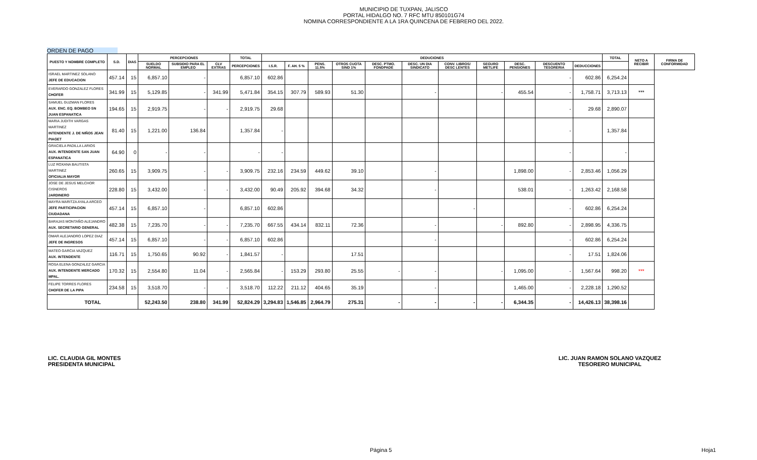MUNICIPIO DE TUXPAN, JALISCO
PORTAL HIDALGO NO. 7 RFC MTU 850101G74
NOMINA CORRESPONDIENTE A LA 1RA QUINCENA DE FEBRERO DEL 2022.
ORDEN DE PAGO
| PUESTO Y NOMBRE COMPLETO | S.D. | DIAS | PERCEPCIONES | | | TOTAL | DEDUCIONES | | | | | | | | | | | TOTAL | NETO A RECIBIR | FIRMA DE CONFORMIDAD |
| --- | --- | --- | --- | --- | --- | --- | --- | --- | --- | --- | --- | --- | --- | --- | --- | --- | --- | --- | --- | --- |
| | | | SUELDO NORMAL | SUBSIDIO PARA EL EMPLEO | CLV EXTRAS | PERCEPCIONES | I.S.R. | F. AH. 5 % | PENS. 11.5% | OTROS CUOTA SIND 1% | DESC. PTMO. FONDPADE | DESC. UN DIA SINDICATO | CONV. LIBROS/ DESC LENTES | SEGURO METLIFE | DESC. PENSIONES | DESCUENTO TESORERIA | DEDUCCIONES | | | |
| ISRAEL MARTINEZ SOLANO JEFE DE EDUCACION | 457.14 | 15 | 6,857.10 | - | | 6,857.10 | 602.86 | | | | | | | | | - | 602.86 | 6,254.24 | | |
| EVERARDO GONZALEZ FLORES CHOFER | 341.99 | 15 | 5,129.85 | - | 341.99 | 5,471.84 | 354.15 | 307.79 | 589.93 | 51.30 | | - | | - | 455.54 | - | 1,758.71 | 3,713.13 | *** | |
| SAMUEL GUZMAN FLORES AUX. ENC. EQ. BOMBEO SN JUAN ESPANATICA | 194.65 | 15 | 2,919.75 | - | - | 2,919.75 | 29.68 | | | | | | | | | - | 29.68 | 2,890.07 | | |
| MARIA JUDITH VARGAS MARTINEZ INTENDENTE J. DE NIÑOS JEAN PIAGET | 81.40 | 15 | 1,221.00 | 136.84 | | 1,357.84 | - | | | | | | | | | - | | 1,357.84 | | |
| GRACIELA PADILLA LARIOS AUX. INTENDENTE SAN JUAN ESPANATICA | 64.90 | 0 | - | - | | - | - | | | | | | | | | - | | - | | |
| LUZ ROXANA BAUTISTA MARTINEZ OFICIALIA MAYOR | 260.65 | 15 | 3,909.75 | - | - | 3,909.75 | 232.16 | 234.59 | 449.62 | 39.10 | | - | | | 1,898.00 | - | 2,853.46 | 1,056.29 | | |
| JOSE DE JESUS MELCHOR CISNEROS JARDINERO | 228.80 | 15 | 3,432.00 | - | - | 3,432.00 | 90.49 | 205.92 | 394.68 | 34.32 | | - | | | 538.01 | - | 1,263.42 | 2,168.58 | | |
| MAYRA MARITZA AYALA ARCEO JEFE PARTICIPACION CIUDADANA | 457.14 | 15 | 6,857.10 | - | | 6,857.10 | 602.86 | | | | | | - | | | - | 602.86 | 6,254.24 | | |
| BARAJAS MONTAÑO ALEJANDRO AUX. SECRETARIO GENERAL | 482.38 | 15 | 7,235.70 | - | - | 7,235.70 | 667.55 | 434.14 | 832.11 | 72.36 | | - | | - | 892.80 | - | 2,898.95 | 4,336.75 | | |
| OMAR ALEJANDRO LOPEZ DIAZ JEFE DE INGRESOS | 457.14 | 15 | 6,857.10 | - | - | 6,857.10 | 602.86 | | | | | - | | | | - | 602.86 | 6,254.24 | | |
| MATEO GARCIA VAZQUEZ AUX. INTENDENTE | 116.71 | 15 | 1,750.65 | 90.92 | - | 1,841.57 | - | | | 17.51 | | | | | | - | 17.51 | 1,824.06 | | |
| ROSA ELENA GONZALEZ GARCIA AUX. INTENDENTE MERCADO MPAL. | 170.32 | 15 | 2,554.80 | 11.04 | - | 2,565.84 | - | 153.29 | 293.80 | 25.55 | - | - | | - | 1,095.00 | - | 1,567.64 | 998.20 | *** | |
| FELIPE TORRES FLORES CHOFER DE LA PIPA | 234.58 | 15 | 3,518.70 | - | - | 3,518.70 | 112.22 | 211.12 | 404.65 | 35.19 | | - | | | 1,465.00 | - | 2,228.18 | 1,290.52 | | |
| TOTAL | | | 52,243.50 | 238.80 | 341.99 | 52,824.29 | 3,294.83 | 1,546.85 | 2,964.79 | 275.31 | - | - | - | - | 6,344.35 | - | 14,426.13 | 38,398.16 | | |
LIC. CLAUDIA GIL MONTES
PRESIDENTA MUNICIPAL
LIC. JUAN RAMON SOLANO VAZQUEZ
TESORERO MUNICIPAL
Página 5 Hoja1